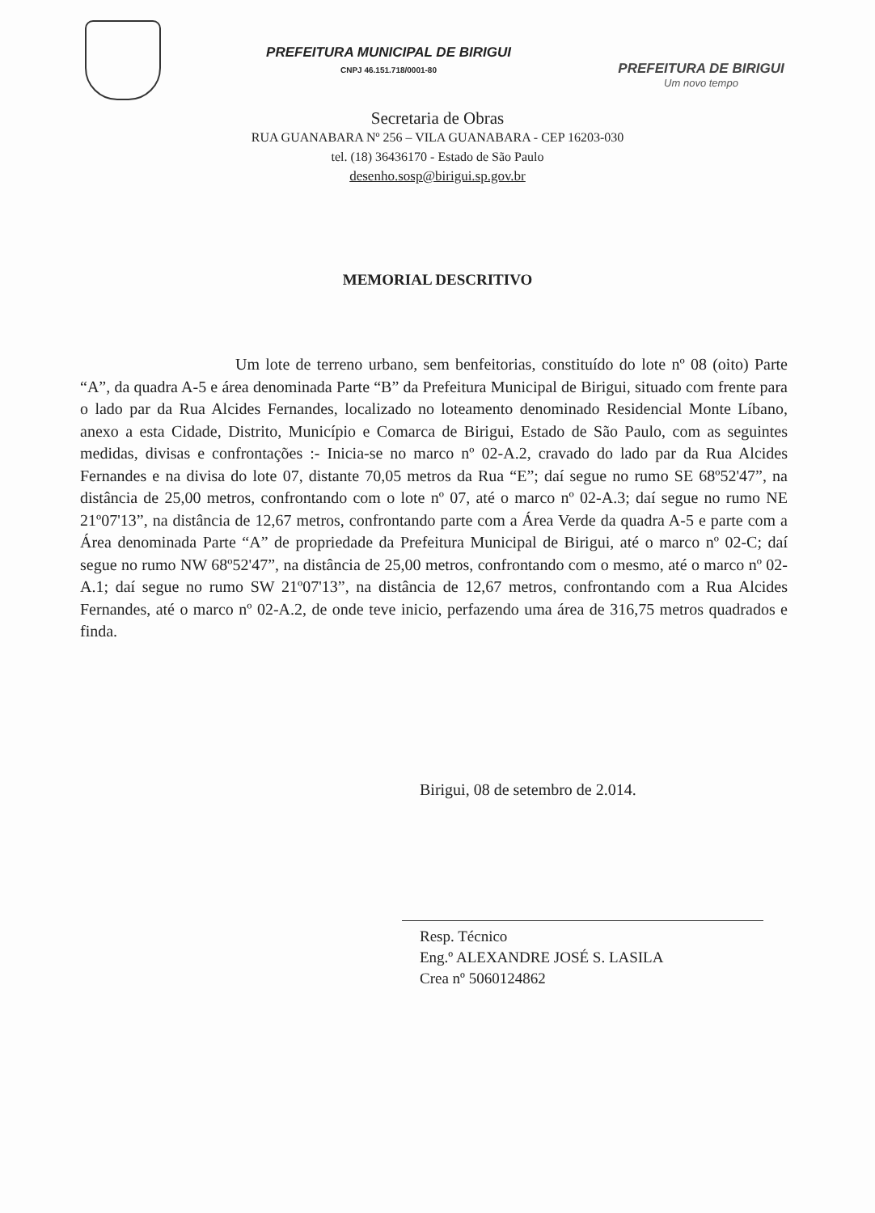PREFEITURA MUNICIPAL DE BIRIGUI
CNPJ 46.151.718/0001-80
PREFEITURA DE BIRIGUI
Um novo tempo
Secretaria de Obras
RUA GUANABARA Nº 256 – VILA GUANABARA - CEP 16203-030
tel. (18) 36436170 - Estado de São Paulo
desenho.sosp@birigui.sp.gov.br
MEMORIAL DESCRITIVO
Um lote de terreno urbano, sem benfeitorias, constituído do lote nº 08 (oito) Parte “A”, da quadra A-5 e área denominada Parte “B” da Prefeitura Municipal de Birigui, situado com frente para o lado par da Rua Alcides Fernandes, localizado no loteamento denominado Residencial Monte Líbano, anexo a esta Cidade, Distrito, Município e Comarca de Birigui, Estado de São Paulo, com as seguintes medidas, divisas e confrontações :- Inicia-se no marco nº 02-A.2, cravado do lado par da Rua Alcides Fernandes e na divisa do lote 07, distante 70,05 metros da Rua “E”; daí segue no rumo SE 68º52'47”, na distância de 25,00 metros, confrontando com o lote nº 07, até o marco nº 02-A.3; daí segue no rumo NE 21º07'13”, na distância de 12,67 metros, confrontando parte com a Área Verde da quadra A-5 e parte com a Área denominada Parte “A” de propriedade da Prefeitura Municipal de Birigui, até o marco nº 02-C; daí segue no rumo NW 68º52'47”, na distância de 25,00 metros, confrontando com o mesmo, até o marco nº 02-A.1; daí segue no rumo SW 21º07'13”, na distância de 12,67 metros, confrontando com a Rua Alcides Fernandes, até o marco nº 02-A.2, de onde teve inicio, perfazendo uma área de 316,75 metros quadrados e finda.
Birigui, 08 de setembro de 2.014.
Resp. Técnico
Eng.º ALEXANDRE JOSÉ S. LASILA
Crea nº 5060124862